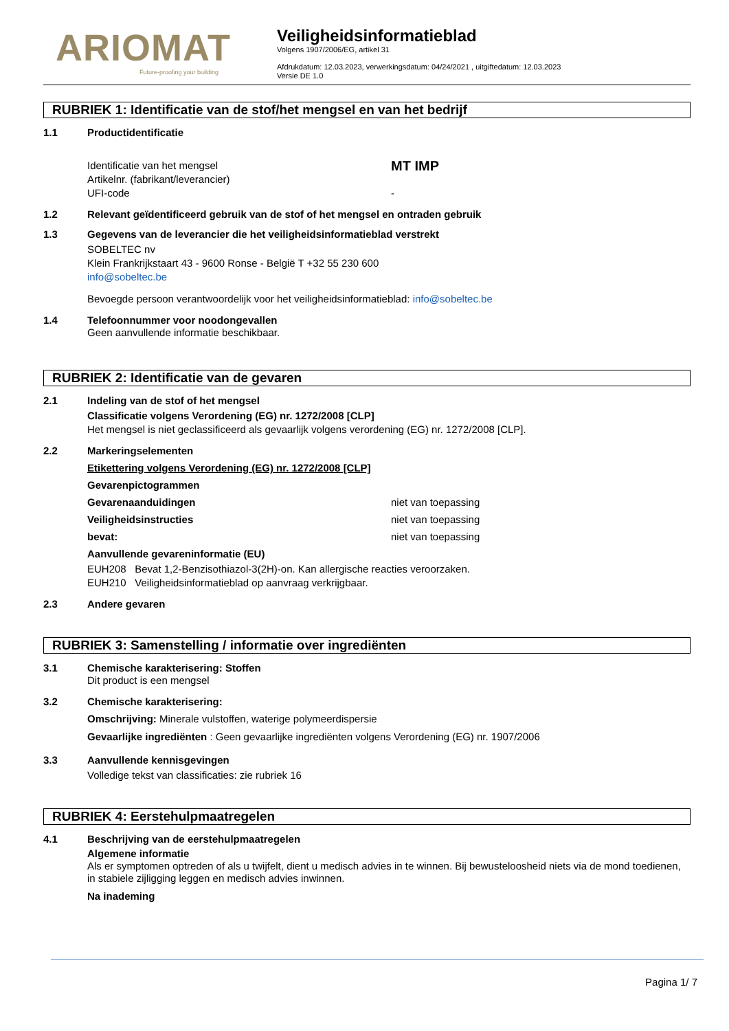ARIOMAT
Future-proofing your building
Veiligheidsinformatieblad
Volgens 1907/2006/EG, artikel 31
Afdrukdatum: 12.03.2023, verwerkingsdatum: 04/24/2021 , uitgiftedatum: 12.03.2023
Versie DE 1.0
RUBRIEK 1: Identificatie van de stof/het mengsel en van het bedrijf
1.1 Productidentificatie
Identificatie van het mengsel MT IMP
Artikelnr. (fabrikant/leverancier)
UFI-code -
1.2 Relevant geïdentificeerd gebruik van de stof of het mengsel en ontraden gebruik
1.3 Gegevens van de leverancier die het veiligheidsinformatieblad verstrekt
SOBELTEC nv
Klein Frankrijkstaart 43 - 9600 Ronse - België T +32 55 230 600
info@sobeltec.be
Bevoegde persoon verantwoordelijk voor het veiligheidsinformatieblad: info@sobeltec.be
1.4 Telefoonnummer voor noodongevallen
Geen aanvullende informatie beschikbaar.
RUBRIEK 2: Identificatie van de gevaren
2.1 Indeling van de stof of het mengsel
Classificatie volgens Verordening (EG) nr. 1272/2008 [CLP]
Het mengsel is niet geclassificeerd als gevaarlijk volgens verordening (EG) nr. 1272/2008 [CLP].
2.2 Markeringselementen
Etikettering volgens Verordening (EG) nr. 1272/2008 [CLP]
Gevarenpictogrammen
Gevarenaanduidingen niet van toepassing
Veiligheidsinstructies niet van toepassing
bevat: niet van toepassing
Aanvullende gevareninformatie (EU)
EUH208 Bevat 1,2-Benzisothiazol-3(2H)-on. Kan allergische reacties veroorzaken.
EUH210 Veiligheidsinformatieblad op aanvraag verkrijgbaar.
2.3 Andere gevaren
RUBRIEK 3: Samenstelling / informatie over ingrediënten
3.1 Chemische karakterisering: Stoffen
Dit product is een mengsel
3.2 Chemische karakterisering:
Omschrijving: Minerale vulstoffen, waterige polymeerdispersie
Gevaarlijke ingrediënten : Geen gevaarlijke ingrediënten volgens Verordening (EG) nr. 1907/2006
3.3 Aanvullende kennisgevingen
Volledige tekst van classificaties: zie rubriek 16
RUBRIEK 4: Eerstehulpmaatregelen
4.1 Beschrijving van de eerstehulpmaatregelen
Algemene informatie
Als er symptomen optreden of als u twijfelt, dient u medisch advies in te winnen. Bij bewusteloosheid niets via de mond toedienen, in stabiele zijligging leggen en medisch advies inwinnen.
Na inademing
Pagina 1/ 7